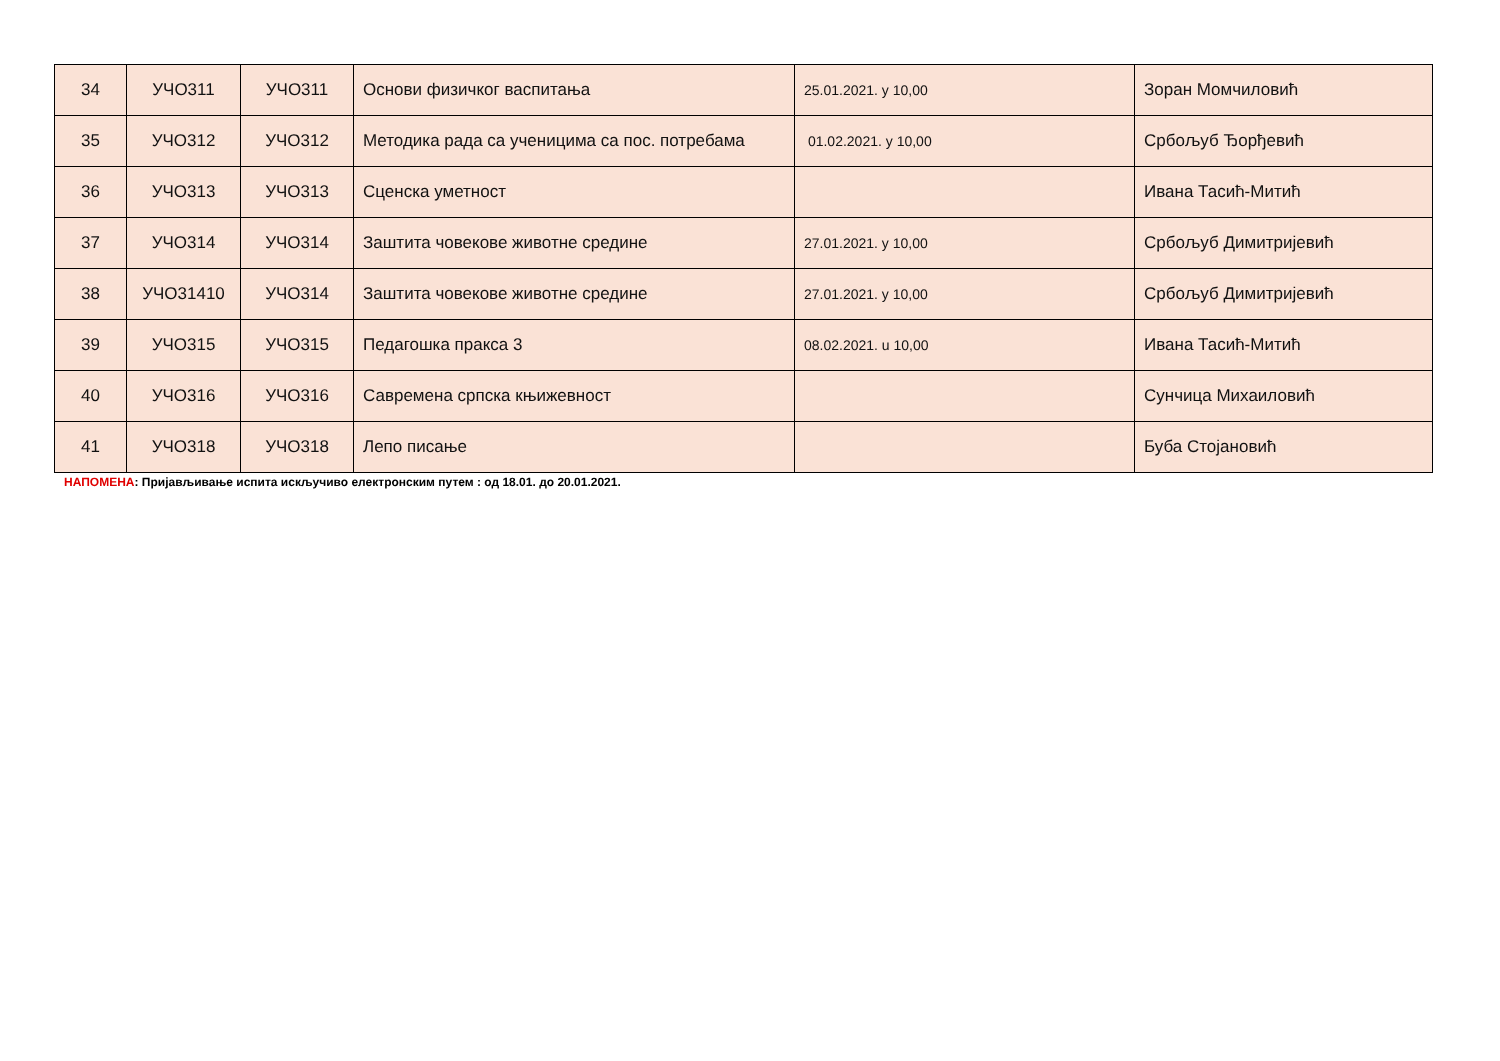| 34 | УЧО311 | УЧО311 | Основи физичког васпитања | 25.01.2021. у 10,00 | Зоран Момчиловић |
| 35 | УЧО312 | УЧО312 | Методика рада са ученицима са пос. потребама | 01.02.2021. у 10,00 | Србољуб Ђорђевић |
| 36 | УЧО313 | УЧО313 | Сценска уметност | | Ивана Тасић-Митић |
| 37 | УЧО314 | УЧО314 | Заштита човекове животне средине | 27.01.2021. у 10,00 | Србољуб Димитријевић |
| 38 | УЧО31410 | УЧО314 | Заштита човекове животне средине | 27.01.2021. у 10,00 | Србољуб Димитријевић |
| 39 | УЧО315 | УЧО315 | Педагошка пракса 3 | 08.02.2021. u 10,00 | Ивана Тасић-Митић |
| 40 | УЧО316 | УЧО316 | Савремена српска књижевност | | Сунчица Михаиловић |
| 41 | УЧО318 | УЧО318 | Лепо писање | | Буба Стојановић |
НАПОМЕНА: Пријављивање испита искључиво електронским путем : од 18.01. до 20.01.2021.